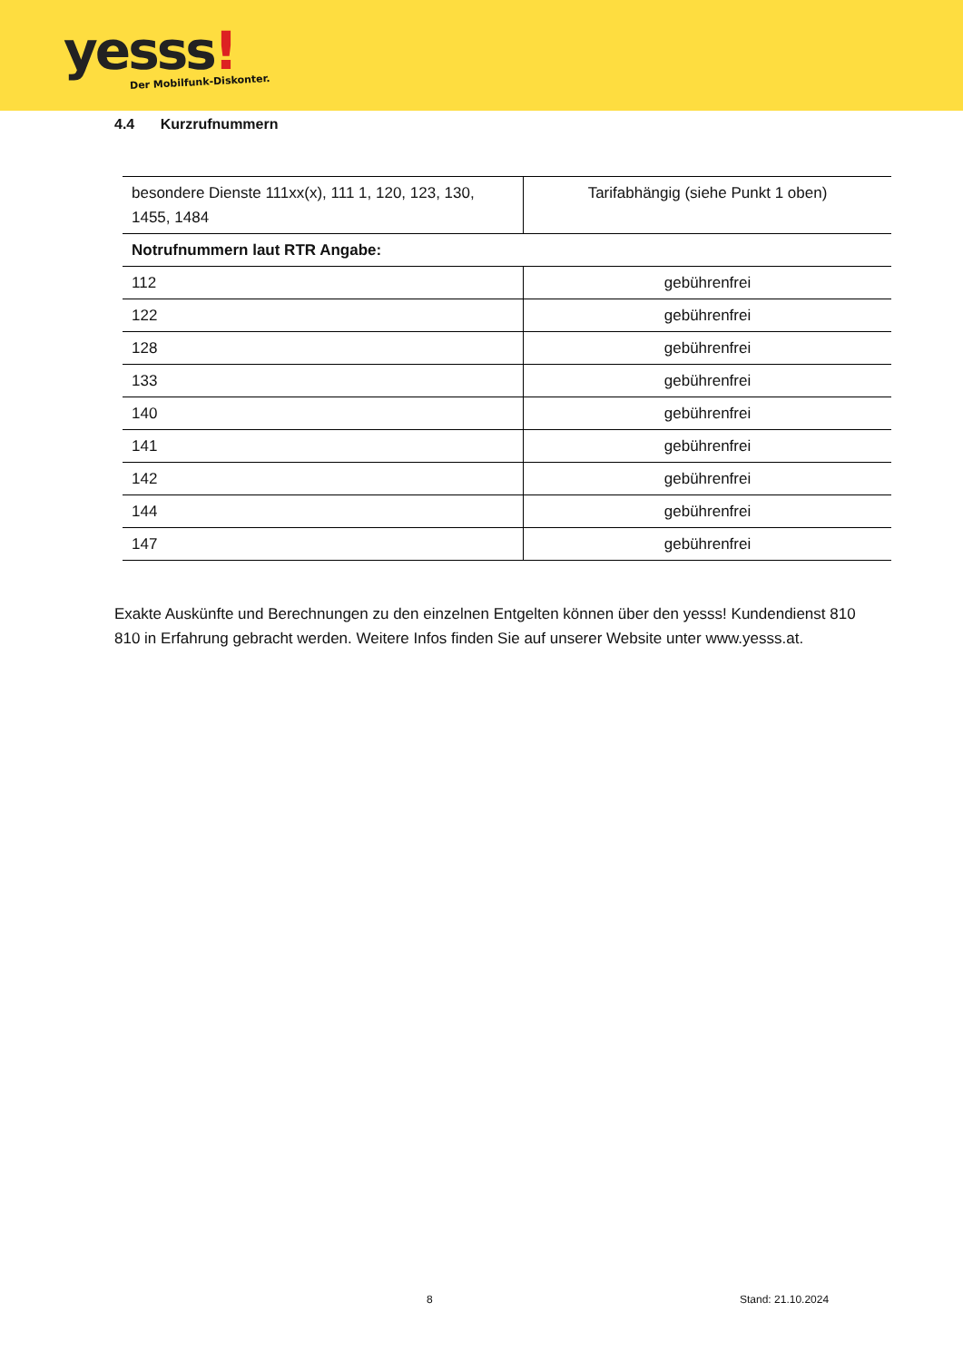yesss! Der Mobilfunk-Diskonter.
4.4 Kurzrufnummern
| besondere Dienste 111xx(x), 111 1, 120, 123, 130, 1455, 1484 | Tarifabhängig (siehe Punkt 1 oben) |
| Notrufnummern laut RTR Angabe: | |
| 112 | gebührenfrei |
| 122 | gebührenfrei |
| 128 | gebührenfrei |
| 133 | gebührenfrei |
| 140 | gebührenfrei |
| 141 | gebührenfrei |
| 142 | gebührenfrei |
| 144 | gebührenfrei |
| 147 | gebührenfrei |
Exakte Auskünfte und Berechnungen zu den einzelnen Entgelten können über den yesss! Kundendienst 810 810 in Erfahrung gebracht werden. Weitere Infos finden Sie auf unserer Website unter www.yesss.at.
8 Stand: 21.10.2024